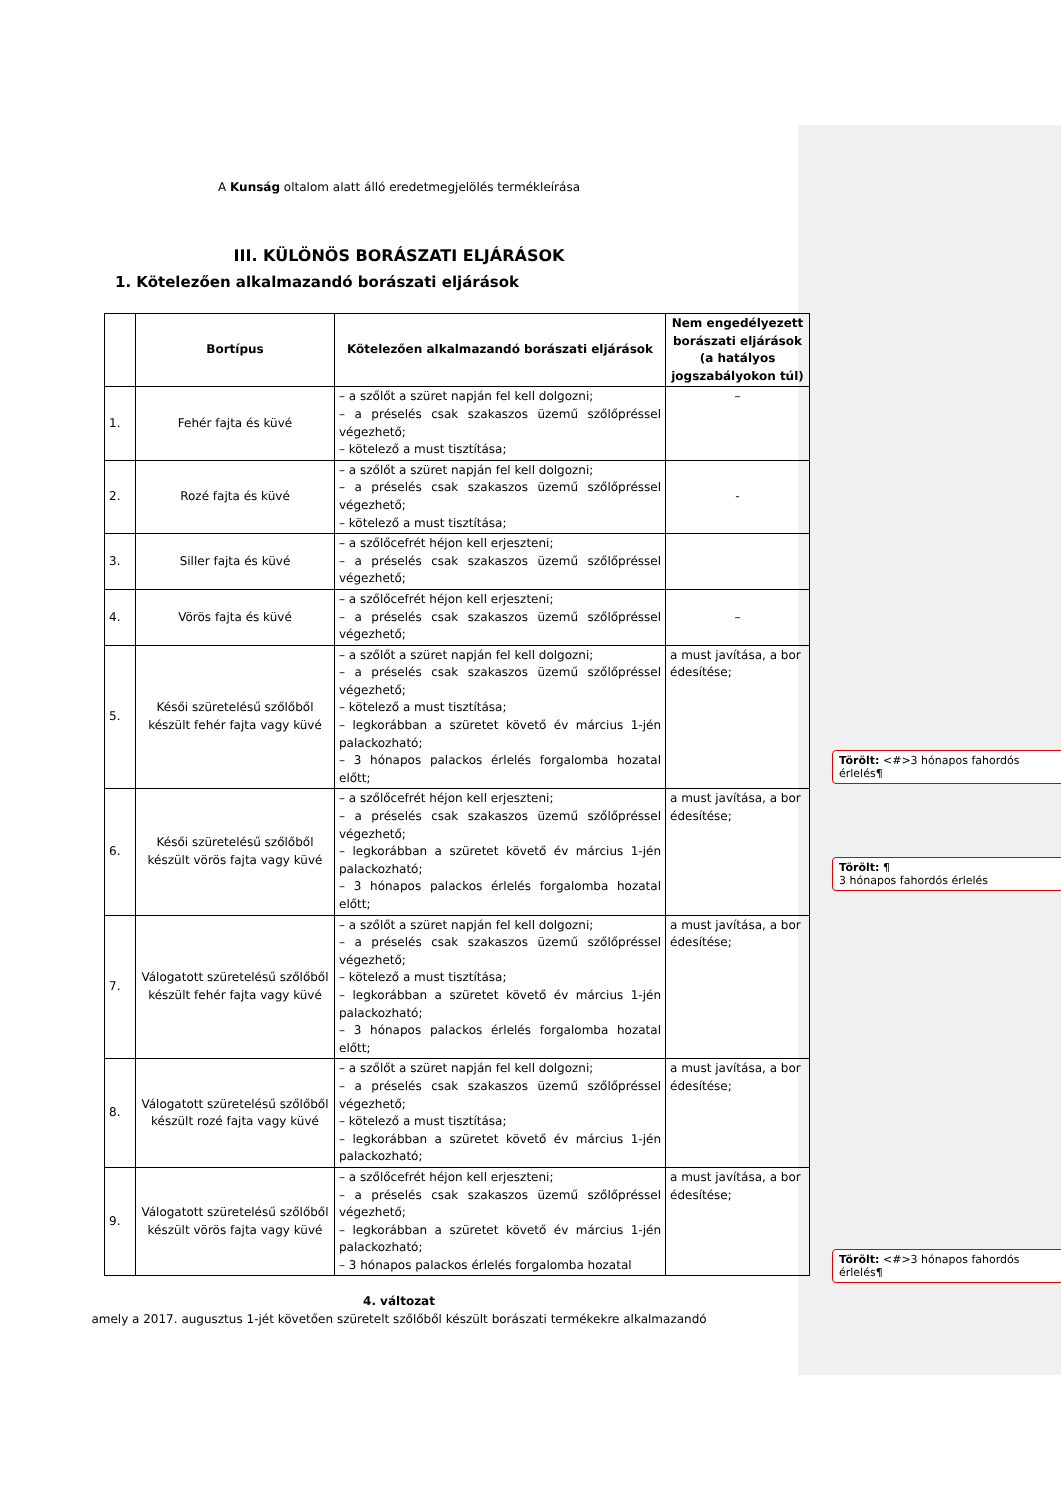A Kunság oltalom alatt álló eredetmegjelölés termékleírása
III. KÜLÖNÖS BORÁSZATI ELJÁRÁSOK
1. Kötelezően alkalmazandó borászati eljárások
| | Bortípus | Kötelezően alkalmazandó borászati eljárások | Nem engedélyezett borászati eljárások (a hatályos jogszabályokon túl) |
| --- | --- | --- | --- |
| 1. | Fehér fajta és küvé | – a szőlőt a szüret napján fel kell dolgozni; – a préselés csak szakaszos üzemű szőlőpréssel végezhető; – kötelező a must tisztítása; | – |
| 2. | Rozé fajta és küvé | – a szőlőt a szüret napján fel kell dolgozni; – a préselés csak szakaszos üzemű szőlőpréssel végezhető; – kötelező a must tisztítása; | - |
| 3. | Siller fajta és küvé | – a szőlőcefrét héjon kell erjeszteni; – a préselés csak szakaszos üzemű szőlőpréssel végezhető; | |
| 4. | Vörös fajta és küvé | – a szőlőcefrét héjon kell erjeszteni; – a préselés csak szakaszos üzemű szőlőpréssel végezhető; | – |
| 5. | Késői szüretelésű szőlőből készült fehér fajta vagy küvé | – a szőlőt a szüret napján fel kell dolgozni; – a préselés csak szakaszos üzemű szőlőpréssel végezhető; – kötelező a must tisztítása; – legkorábban a szüretet követő év március 1-jén palackozható; – 3 hónapos palackos érlelés forgalomba hozatal előtt; | a must javítása, a bor édesítése; |
| 6. | Késői szüretelésű szőlőből készült vörös fajta vagy küvé | – a szőlőcefrét héjon kell erjeszteni; – a préselés csak szakaszos üzemű szőlőpréssel végezhető; – legkorábban a szüretet követő év március 1-jén palackozható; – 3 hónapos palackos érlelés forgalomba hozatal előtt; | a must javítása, a bor édesítése; |
| 7. | Válogatott szüretelésű szőlőből készült fehér fajta vagy küvé | – a szőlőt a szüret napján fel kell dolgozni; – a préselés csak szakaszos üzemű szőlőpréssel végezhető; – kötelező a must tisztítása; – legkorábban a szüretet követő év március 1-jén palackozható; – 3 hónapos palackos érlelés forgalomba hozatal előtt; | a must javítása, a bor édesítése; |
| 8. | Válogatott szüretelésű szőlőből készült rozé fajta vagy küvé | – a szőlőt a szüret napján fel kell dolgozni; – a préselés csak szakaszos üzemű szőlőpréssel végezhető; – kötelező a must tisztítása; – legkorábban a szüretet követő év március 1-jén palackozható; | a must javítása, a bor édesítése; |
| 9. | Válogatott szüretelésű szőlőből készült vörös fajta vagy küvé | – a szőlőcefrét héjon kell erjeszteni; – a préselés csak szakaszos üzemű szőlőpréssel végezhető; – legkorábban a szüretet követő év március 1-jén palackozható; – 3 hónapos palackos érlelés forgalomba hozatal | a must javítása, a bor édesítése; |
4. változat
amely a 2017. augusztus 1-jét követően szüretelt szőlőből készült borászati termékekre alkalmazandó
Törölt: <#>3 hónapos fahordós érlelés¶
Törölt: ¶
3 hónapos fahordós érlelés
Törölt: <#>3 hónapos fahordós érlelés¶